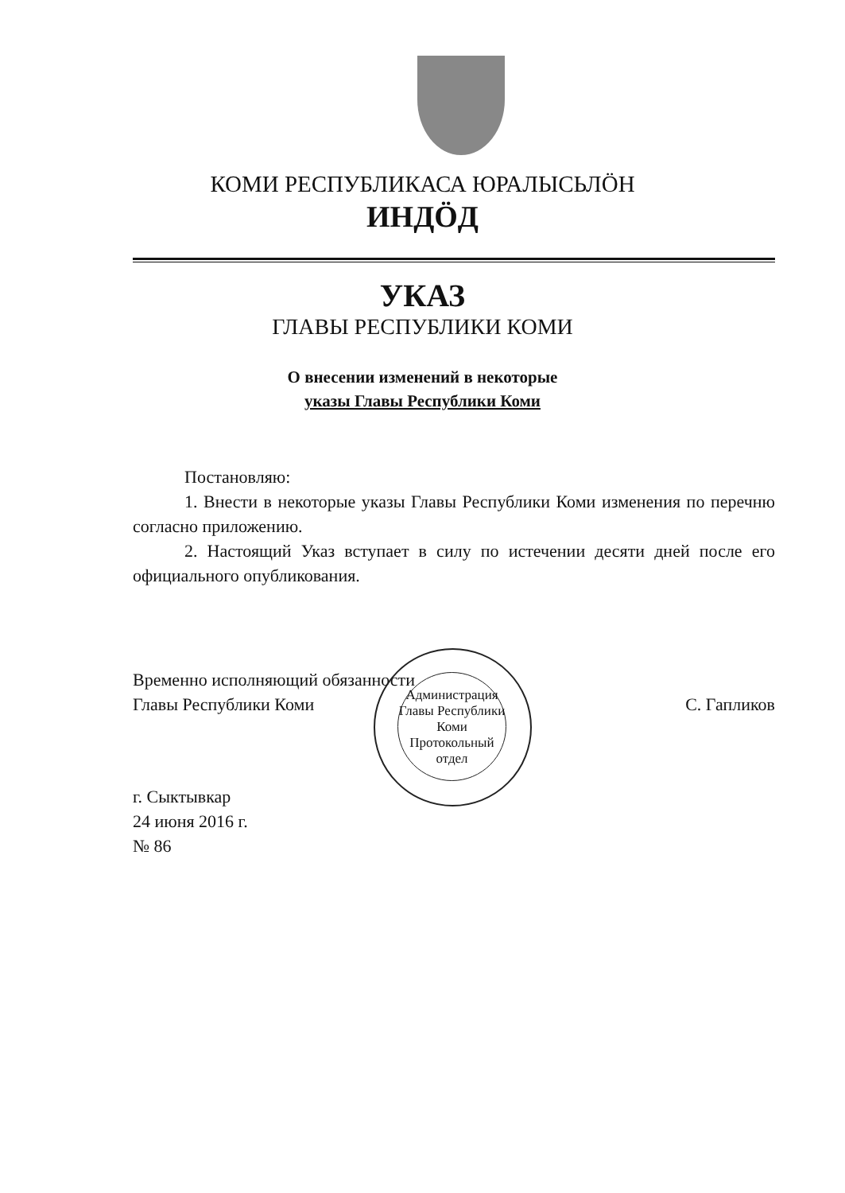КОМИ РЕСПУБЛИКАСА ЮРАЛЫСЬЛӦН
ИНДӦД
УКАЗ
ГЛАВЫ РЕСПУБЛИКИ КОМИ
О внесении изменений в некоторые
указы Главы Республики Коми
Постановляю:
1. Внести в некоторые указы Главы Республики Коми изменения по перечню согласно приложению.
2. Настоящий Указ вступает в силу по истечении десяти дней после его официального опубликования.
Временно исполняющий обязанности
Главы Республики Коми
С. Гапликов
г. Сыктывкар
24 июня 2016 г.
№ 86
Администрация Главы Республики Коми
Протокольный отдел